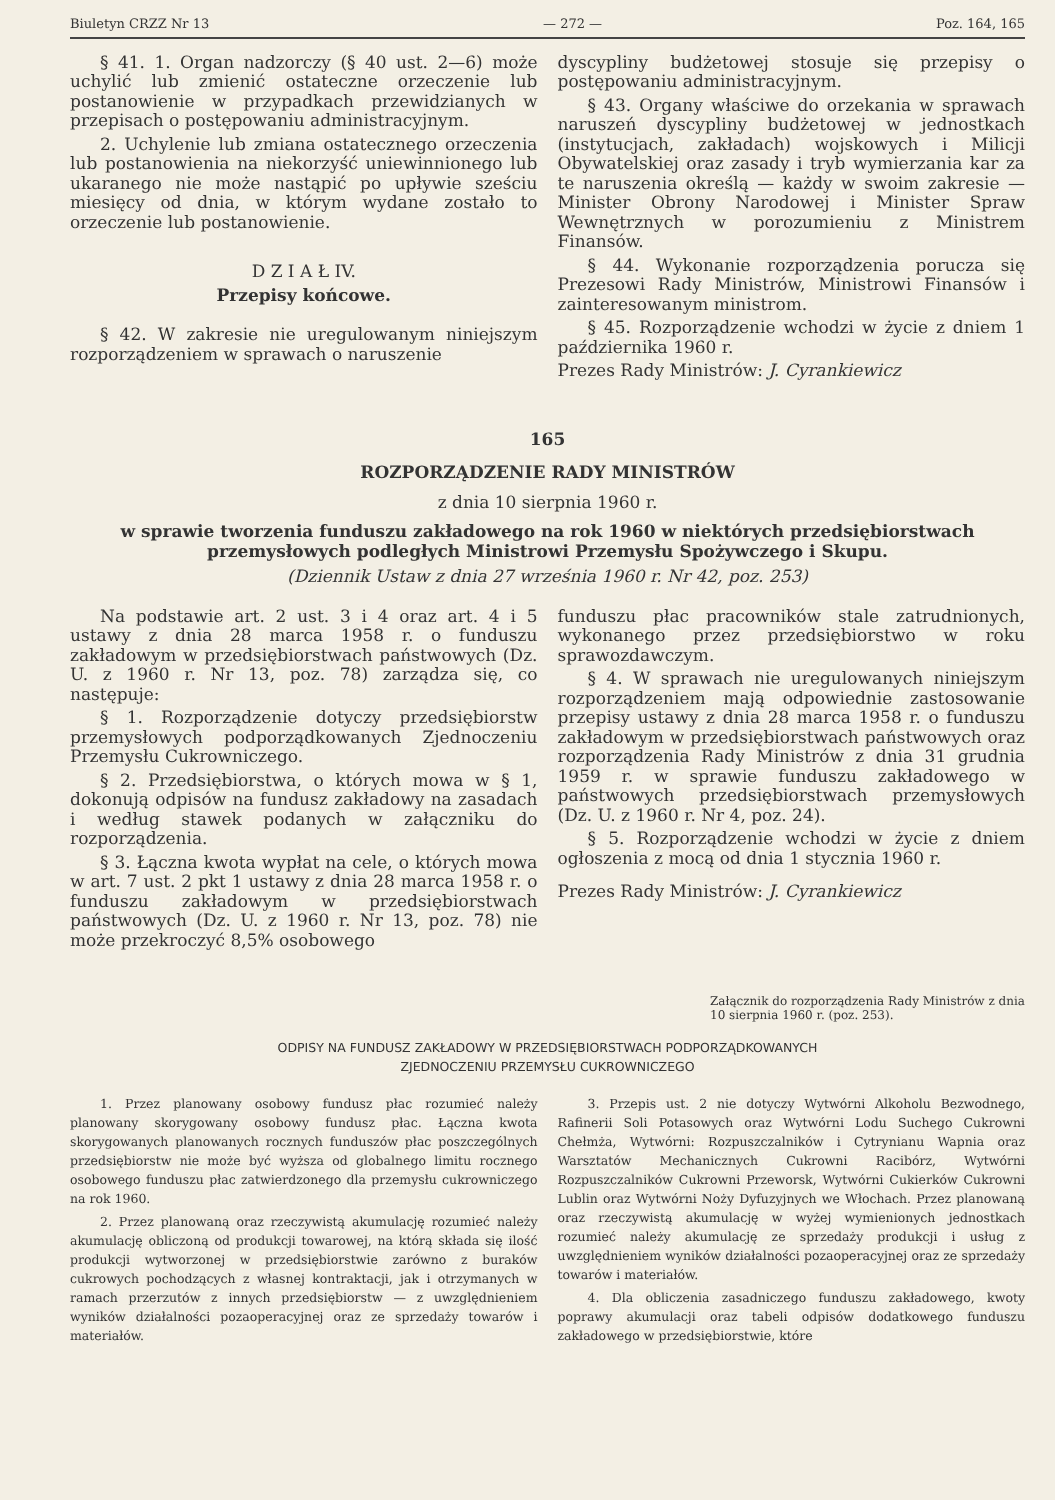Biuletyn CRZZ Nr 13 — 272 — Poz. 164, 165
§ 41. 1. Organ nadzorczy (§ 40 ust. 2—6) może uchylić lub zmienić ostateczne orzeczenie lub postanowienie w przypadkach przewidzianych w przepisach o postępowaniu administracyjnym.
2. Uchylenie lub zmiana ostatecznego orzeczenia lub postanowienia na niekorzyść uniewinnionego lub ukaranego nie może nastąpić po upływie sześciu miesięcy od dnia, w którym wydane zostało to orzeczenie lub postanowienie.
D Z I A Ł IV.
Przepisy końcowe.
§ 42. W zakresie nie uregulowanym niniejszym rozporządzeniem w sprawach o naruszenie
dyscypliny budżetowej stosuje się przepisy o postępowaniu administracyjnym.
§ 43. Organy właściwe do orzekania w sprawach naruszeń dyscypliny budżetowej w jednostkach (instytucjach, zakładach) wojskowych i Milicji Obywatelskiej oraz zasady i tryb wymierzania kar za te naruszenia określą — każdy w swoim zakresie — Minister Obrony Narodowej i Minister Spraw Wewnętrznych w porozumieniu z Ministrem Finansów.
§ 44. Wykonanie rozporządzenia porucza się Prezesowi Rady Ministrów, Ministrowi Finansów i zainteresowanym ministrom.
§ 45. Rozporządzenie wchodzi w życie z dniem 1 października 1960 r.
Prezes Rady Ministrów: J. Cyrankiewicz
165
ROZPORZĄDZENIE RADY MINISTRÓW
z dnia 10 sierpnia 1960 r.
w sprawie tworzenia funduszu zakładowego na rok 1960 w niektórych przedsiębiorstwach przemysłowych podległych Ministrowi Przemysłu Spożywczego i Skupu.
(Dziennik Ustaw z dnia 27 września 1960 r. Nr 42, poz. 253)
Na podstawie art. 2 ust. 3 i 4 oraz art. 4 i 5 ustawy z dnia 28 marca 1958 r. o funduszu zakładowym w przedsiębiorstwach państwowych (Dz. U. z 1960 r. Nr 13, poz. 78) zarządza się, co następuje:
§ 1. Rozporządzenie dotyczy przedsiębiorstw przemysłowych podporządkowanych Zjednoczeniu Przemysłu Cukrowniczego.
§ 2. Przedsiębiorstwa, o których mowa w § 1, dokonują odpisów na fundusz zakładowy na zasadach i według stawek podanych w załączniku do rozporządzenia.
§ 3. Łączna kwota wypłat na cele, o których mowa w art. 7 ust. 2 pkt 1 ustawy z dnia 28 marca 1958 r. o funduszu zakładowym w przedsiębiorstwach państwowych (Dz. U. z 1960 r. Nr 13, poz. 78) nie może przekroczyć 8,5% osobowego
funduszu płac pracowników stale zatrudnionych, wykonanego przez przedsiębiorstwo w roku sprawozdawczym.
§ 4. W sprawach nie uregulowanych niniejszym rozporządzeniem mają odpowiednie zastosowanie przepisy ustawy z dnia 28 marca 1958 r. o funduszu zakładowym w przedsiębiorstwach państwowych oraz rozporządzenia Rady Ministrów z dnia 31 grudnia 1959 r. w sprawie funduszu zakładowego w państwowych przedsiębiorstwach przemysłowych (Dz. U. z 1960 r. Nr 4, poz. 24).
§ 5. Rozporządzenie wchodzi w życie z dniem ogłoszenia z mocą od dnia 1 stycznia 1960 r.
Prezes Rady Ministrów: J. Cyrankiewicz
Załącznik do rozporządzenia Rady Ministrów z dnia 10 sierpnia 1960 r. (poz. 253).
ODPISY NA FUNDUSZ ZAKŁADOWY W PRZEDSIĘBIORSTWACH PODPORZĄDKOWANYCH
ZJEDNOCZENIU PRZEMYSŁU CUKROWNICZEGO
1. Przez planowany osobowy fundusz płac rozumieć należy planowany skorygowany osobowy fundusz płac. Łączna kwota skorygowanych planowanych rocznych funduszów płac poszczególnych przedsiębiorstw nie może być wyższa od globalnego limitu rocznego osobowego funduszu płac zatwierdzonego dla przemysłu cukrowniczego na rok 1960.
2. Przez planowaną oraz rzeczywistą akumulację rozumieć należy akumulację obliczoną od produkcji towarowej, na którą składa się ilość produkcji wytworzonej w przedsiębiorstwie zarówno z buraków cukrowych pochodzących z własnej kontraktacji, jak i otrzymanych w ramach przerzutów z innych przedsiębiorstw — z uwzględnieniem wyników działalności pozaoperacyjnej oraz ze sprzedaży towarów i materiałów.
3. Przepis ust. 2 nie dotyczy Wytwórni Alkoholu Bezwodnego, Rafinerii Soli Potasowych oraz Wytwórni Lodu Suchego Cukrowni Chełmża, Wytwórni: Rozpuszczalników i Cytrynianu Wapnia oraz Warsztatów Mechanicznych Cukrowni Racibórz, Wytwórni Rozpuszczalników Cukrowni Przeworsk, Wytwórni Cukierków Cukrowni Lublin oraz Wytwórni Noży Dyfuzyjnych we Włochach. Przez planowaną oraz rzeczywistą akumulację w wyżej wymienionych jednostkach rozumieć należy akumulację ze sprzedaży produkcji i usług z uwzględnieniem wyników działalności pozaoperacyjnej oraz ze sprzedaży towarów i materiałów.
4. Dla obliczenia zasadniczego funduszu zakładowego, kwoty poprawy akumulacji oraz tabeli odpisów dodatkowego funduszu zakładowego w przedsiębiorstwie, które